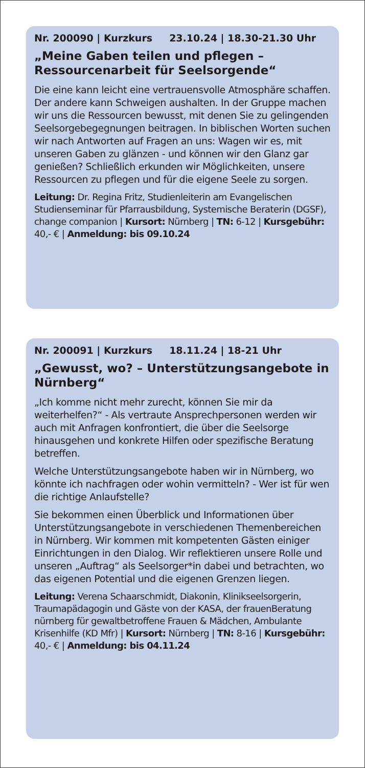Nr. 200090 | Kurzkurs 23.10.24 | 18.30-21.30 Uhr
„Meine Gaben teilen und pflegen – Ressourcenarbeit für Seelsorgende“
Die eine kann leicht eine vertrauensvolle Atmosphäre schaffen. Der andere kann Schweigen aushalten. In der Gruppe machen wir uns die Ressourcen bewusst, mit denen Sie zu gelingenden Seelsorgebegegnungen beitragen. In biblischen Worten suchen wir nach Antworten auf Fragen an uns: Wagen wir es, mit unseren Gaben zu glänzen - und können wir den Glanz gar genießen? Schließlich erkunden wir Möglichkeiten, unsere Ressourcen zu pflegen und für die eigene Seele zu sorgen.
Leitung: Dr. Regina Fritz, Studienleiterin am Evangelischen Studienseminar für Pfarrausbildung, Systemische Beraterin (DGSF), change companion | Kursort: Nürnberg | TN: 6-12 | Kursgebühr: 40,- € | Anmeldung: bis 09.10.24
Nr. 200091 | Kurzkurs 18.11.24 | 18-21 Uhr
„Gewusst, wo? – Unterstützungsangebote in Nürnberg“
„Ich komme nicht mehr zurecht, können Sie mir da weiterhelfen?“ - Als vertraute Ansprechpersonen werden wir auch mit Anfragen konfrontiert, die über die Seelsorge hinausgehen und konkrete Hilfen oder spezifische Beratung betreffen.
Welche Unterstützungsangebote haben wir in Nürnberg, wo könnte ich nachfragen oder wohin vermitteln? - Wer ist für wen die richtige Anlaufstelle?
Sie bekommen einen Überblick und Informationen über Unterstützungsangebote in verschiedenen Themenbereichen in Nürnberg. Wir kommen mit kompetenten Gästen einiger Einrichtungen in den Dialog. Wir reflektieren unsere Rolle und unseren „Auftrag“ als Seelsorger*in dabei und betrachten, wo das eigenen Potential und die eigenen Grenzen liegen.
Leitung: Verena Schaarschmidt, Diakonin, Klinikseelsorgerin, Traumapädagogin und Gäste von der KASA, der frauenBeratung nürnberg für gewaltbetroffene Frauen & Mädchen, Ambulante Krisenhilfe (KD Mfr) | Kursort: Nürnberg | TN: 8-16 | Kursgebühr: 40,- € | Anmeldung: bis 04.11.24